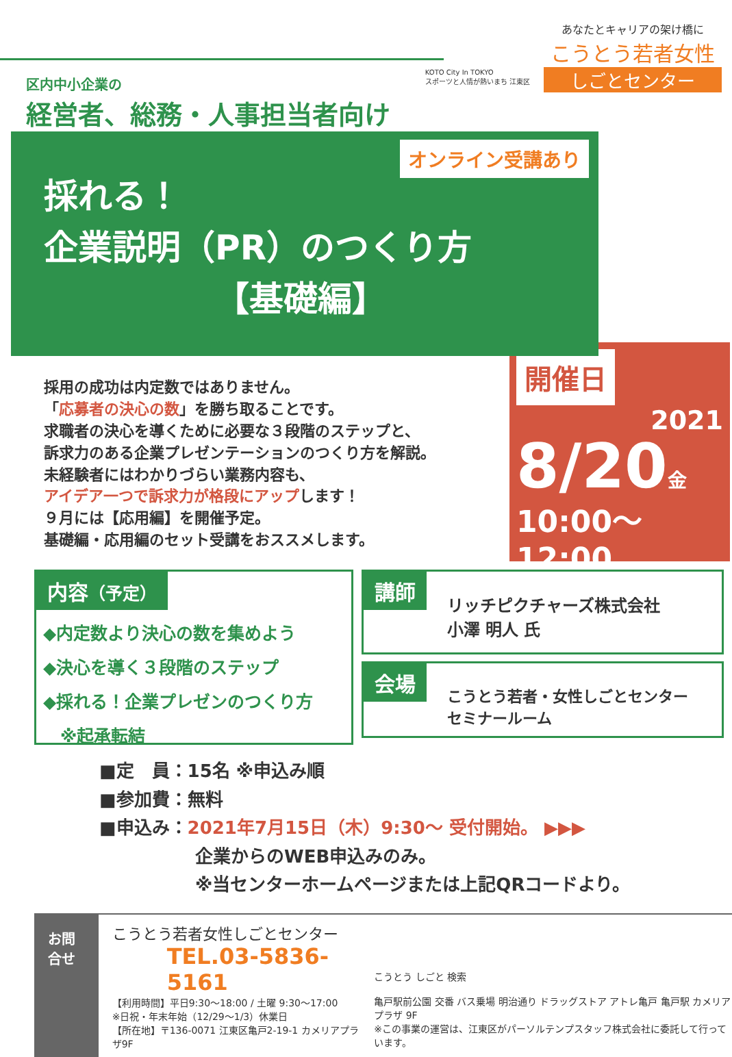KOTO City In TOKYO
スポーツと人情が熱いまち 江東区
あなたとキャリアの架け橋に
こうとう若者女性
しごとセンター
区内中小企業の
経営者、総務・人事担当者向け
オンライン受講あり
採れる！
企業説明（PR）のつくり方
【基礎編】
採用の成功は内定数ではありません。
「応募者の決心の数」を勝ち取ることです。
求職者の決心を導くために必要な３段階のステップと、
訴求力のある企業プレゼンテーションのつくり方を解説。
未経験者にはわかりづらい業務内容も、
アイデア一つで訴求力が格段にアップします！
９月には【応用編】を開催予定。
基礎編・応用編のセット受講をおススメします。
開催日
2021
8/20金
10:00～12:00
内容（予定）
◆内定数より決心の数を集めよう
◆決心を導く３段階のステップ
◆採れる！企業プレゼンのつくり方
　※起承転結
講師
リッチピクチャーズ株式会社
小澤 明人 氏
会場
こうとう若者・女性しごとセンター
セミナールーム
■定　員：15名 ※申込み順
■参加費：無料
■申込み：2021年7月15日（木）9:30～ 受付開始。 ▶▶▶
企業からのWEB申込みのみ。
※当センターホームページまたは上記QRコードより。
お問合せ
こうとう若者女性しごとセンター
TEL.03-5836-5161
【利用時間】平日9:30～18:00 / 土曜 9:30～17:00
※日祝・年末年始（12/29～1/3）休業日
【所在地】〒136-0071 江東区亀戸2-19-1 カメリアプラザ9F
こうとう しごと 検索
亀戸駅前公園 交番 バス乗場 明治通り ドラッグストア アトレ亀戸 亀戸駅 カメリアプラザ 9F
※この事業の運営は、江東区がパーソルテンプスタッフ株式会社に委託して行っています。